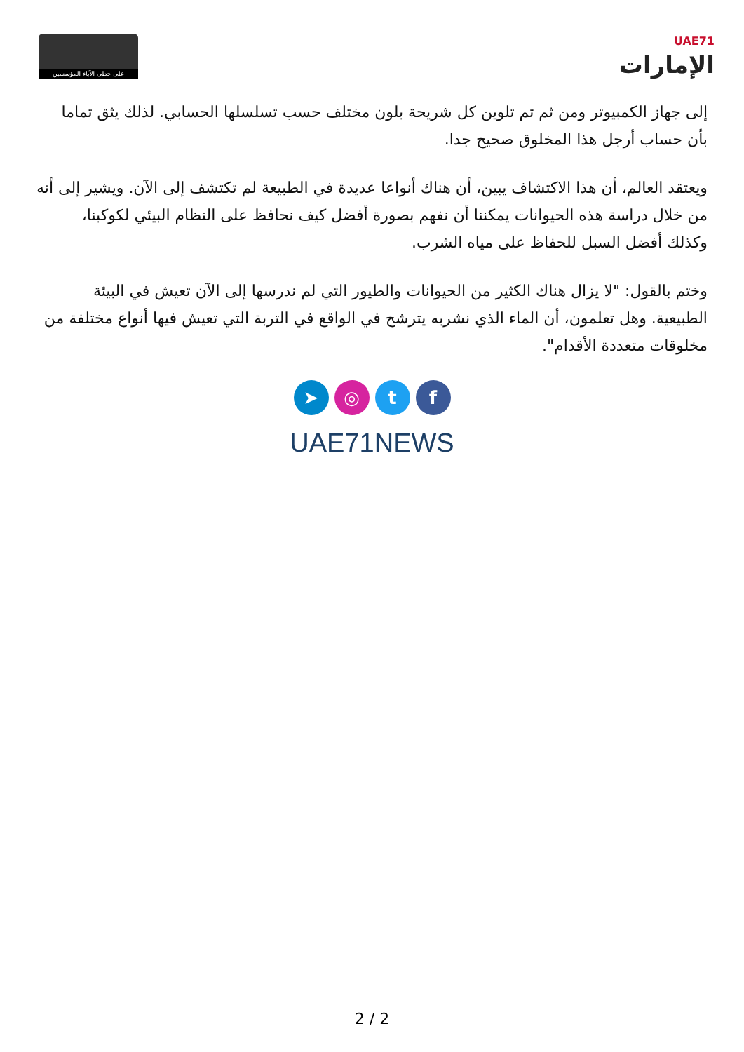على خطى الآباء المؤسسين
UAE71
الإمارات
إلى جهاز الكمبيوتر ومن ثم تم تلوين كل شريحة بلون مختلف حسب تسلسلها الحسابي. لذلك يثق تماما بأن حساب أرجل هذا المخلوق صحيح جدا.
ويعتقد العالم، أن هذا الاكتشاف يبين، أن هناك أنواعا عديدة في الطبيعة لم تكتشف إلى الآن. ويشير إلى أنه من خلال دراسة هذه الحيوانات يمكننا أن نفهم بصورة أفضل كيف نحافظ على النظام البيئي لكوكبنا، وكذلك أفضل السبل للحفاظ على مياه الشرب.
وختم بالقول: "لا يزال هناك الكثير من الحيوانات والطيور التي لم ندرسها إلى الآن تعيش في البيئة الطبيعية. وهل تعلمون، أن الماء الذي نشربه يترشح في الواقع في التربة التي تعيش فيها أنواع مختلفة من مخلوقات متعددة الأقدام".
➤ ◎ t f
UAE71NEWS
2 / 2